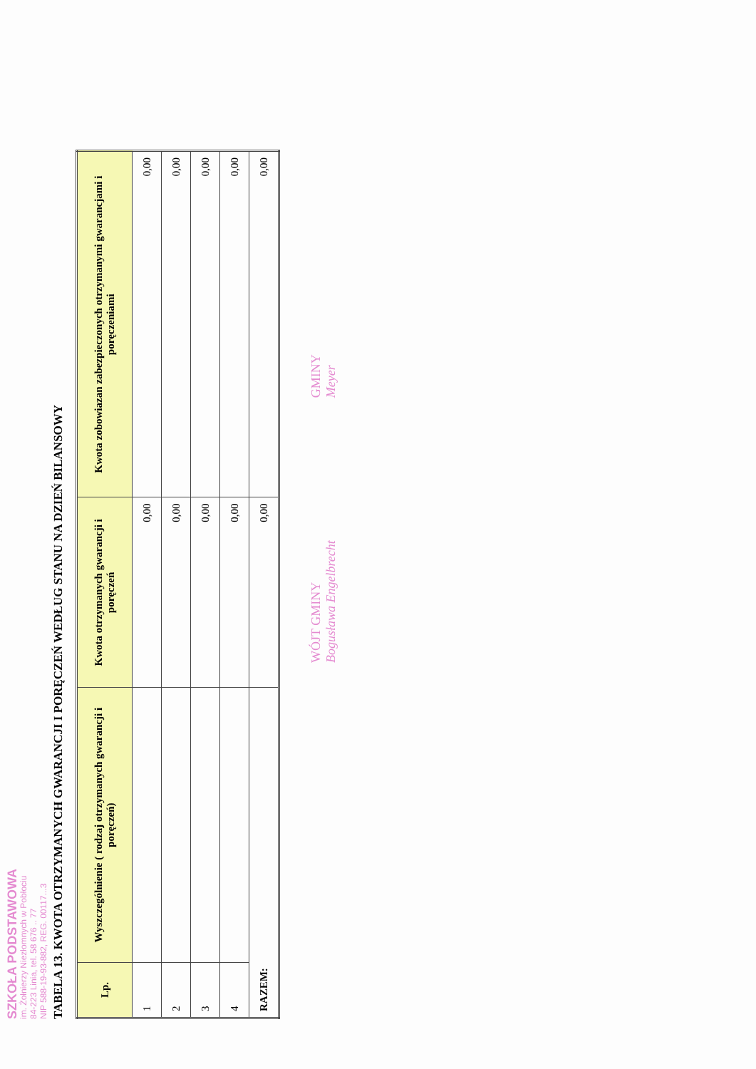SZKOŁA PODSTAWOWA
im. Żołnierzy Niezłomnych w Pobłociu
84-223 Linia, tel. 58 676 .. 77
NIP 588-19-93-882, REG. 00117...3
TABELA 13. KWOTA OTRZYMANYCH GWARANCJI I PORĘCZEŃ WEDŁUG STANU NA DZIEŃ BILANSOWY
| Lp. | Wyszczególnienie ( rodzaj otrzymanych gwarancji i poręczeń) | Kwota otrzymanych gwarancji i poręczeń | Kwota zobowiazan zabezpieczonych otrzymanymi gwarancjami i poręczeniami |
| --- | --- | --- | --- |
| 1 | | 0,00 | 0,00 |
| 2 | | 0,00 | 0,00 |
| 3 | | 0,00 | 0,00 |
| 4 | | 0,00 | 0,00 |
| RAZEM: | | 0,00 | 0,00 |
WÓJT GMINY
Bogusława Engelbrecht
GMINY
Meyer